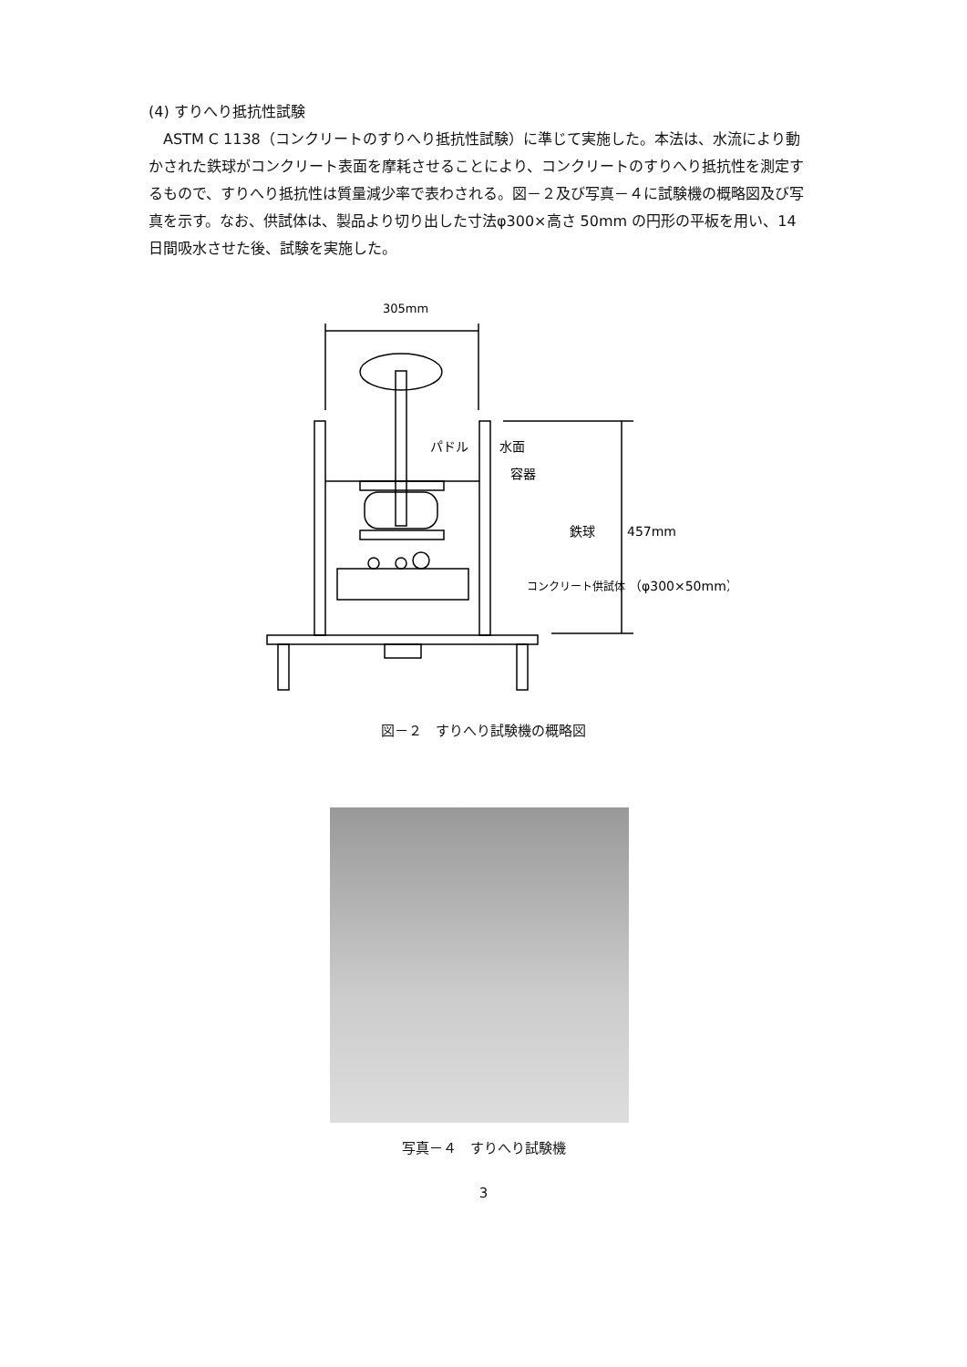(4) すりへり抵抗性試験
ASTM C 1138（コンクリートのすりへり抵抗性試験）に準じて実施した。本法は、水流により動かされた鉄球がコンクリート表面を摩耗させることにより、コンクリートのすりへり抵抗性を測定するもので、すりへり抵抗性は質量減少率で表わされる。図－２及び写真－４に試験機の概略図及び写真を示す。なお、供試体は、製品より切り出した寸法φ300×高さ 50mm の円形の平板を用い、14 日間吸水させた後、試験を実施した。
305mm
パドル
水面
容器
鉄球
457mm
コンクリート供試体
（φ300×50mm）
図－２　すりへり試験機の概略図
写真－４　すりへり試験機
3